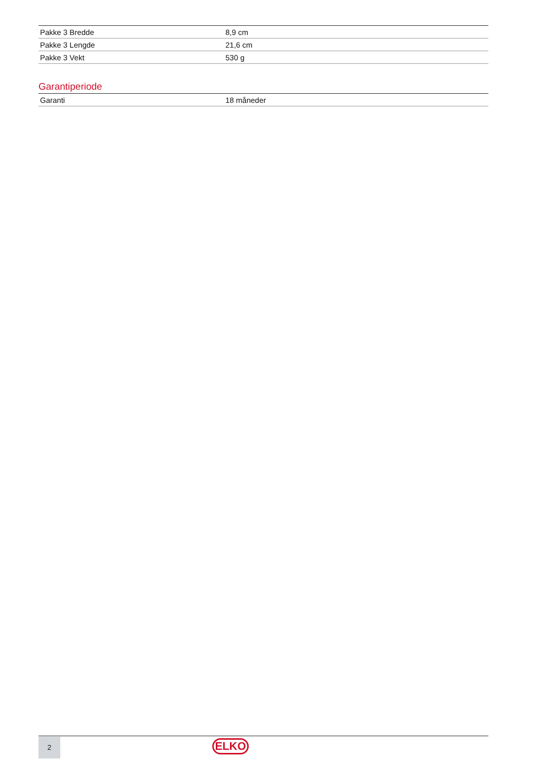| Pakke 3 Bredde | 8,9 cm |
| Pakke 3 Lengde | 21,6 cm |
| Pakke 3 Vekt | 530 g |
Garantiperiode
| Garanti | 18 måneder |
2 ELKO